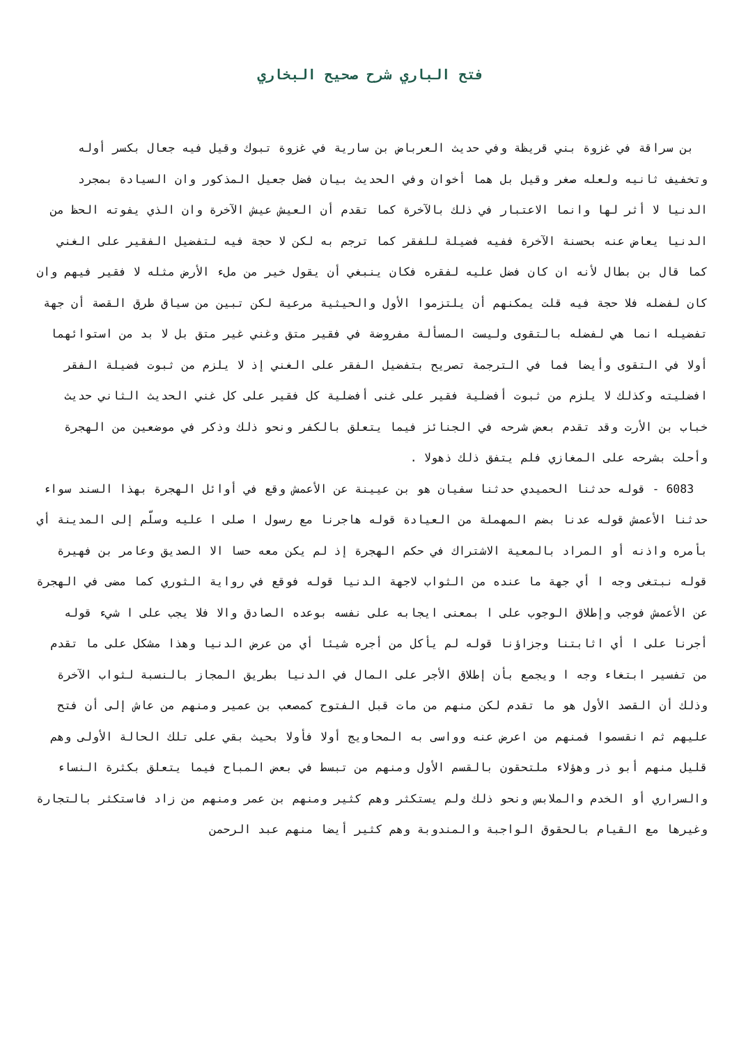فتح الباري شرح صحيح البخاري
بن سراقة في غزوة بني قريظة وفي حديث العرباض بن سارية في غزوة تبوك وقيل فيه جعال بكسر أوله وتخفيف ثانيه ولعله صغر وقيل بل هما أخوان وفي الحديث بيان فضل جعيل المذكور وان السيادة بمجرد الدنيا لا أثر لها وانما الاعتبار في ذلك بالآخرة كما تقدم أن العيش عيش الآخرة وان الذي يفوته الحظ من الدنيا يعاض عنه بحسنة الآخرة ففيه فضيلة للفقر كما ترجم به لكن لا حجة فيه لتفضيل الفقير على الغني كما قال بن بطال لأنه ان كان فضل عليه لفقره فكان ينبغي أن يقول خير من ملء الأرض مثله لا فقير فيهم وان كان لفضله فلا حجة فيه قلت يمكنهم أن يلتزموا الأول والحيثية مرعية لكن تبين من سياق طرق القصة أن جهة تفضيله انما هي لفضله بالتقوى وليست المسألة مفروضة في فقير متق وغني غير متق بل لا بد من استوائهما أولا في التقوى وأيضا فما في الترجمة تصريح بتفضيل الفقر على الغني إذ لا يلزم من ثبوت فضيلة الفقر افضليته وكذلك لا يلزم من ثبوت أفضلية فقير على غنى أفضلية كل فقير على كل غني الحديث الثاني حديث خباب بن الأرت وقد تقدم بعض شرحه في الجنائز فيما يتعلق بالكفر ونحو ذلك وذكر في موضعين من الهجرة وأحلت بشرحه على المغازي فلم يتفق ذلك ذهولا .
6083 - قوله حدثنا الحميدي حدثنا سفيان هو بن عيينة عن الأعمش وقع في أوائل الهجرة بهذا السند سواء حدثنا الأعمش قوله عدنا بضم المهملة من العيادة قوله هاجرنا مع رسول ا صلى ا عليه وسلّم إلى المدينة أي بأمره واذنه أو المراد بالمعية الاشتراك في حكم الهجرة إذ لم يكن معه حسا الا الصديق وعامر بن فهيرة قوله نبتغى وجه ا أي جهة ما عنده من الثواب لاجهة الدنيا قوله فوقع في رواية الثوري كما مضى في الهجرة عن الأعمش فوجب وإطلاق الوجوب على ا بمعنى ايجابه على نفسه بوعده الصادق والا فلا يجب على ا شيء قوله أجرنا على ا أي اثابتنا وجزاؤنا قوله لم يأكل من أجره شيئا أي من عرض الدنيا وهذا مشكل على ما تقدم من تفسير ابتغاء وجه ا ويجمع بأن إطلاق الأجر على المال في الدنيا بطريق المجاز بالنسبة لثواب الآخرة وذلك أن القصد الأول هو ما تقدم لكن منهم من مات قبل الفتوح كمصعب بن عمير ومنهم من عاش إلى أن فتح عليهم ثم انقسموا فمنهم من اعرض عنه وواسى به المحاويج أولا فأولا بحيث بقي على تلك الحالة الأولى وهم قليل منهم أبو ذر وهؤلاء ملتحقون بالقسم الأول ومنهم من تبسط في بعض المباح فيما يتعلق بكثرة النساء والسراري أو الخدم والملابس ونحو ذلك ولم يستكثر وهم كثير ومنهم بن عمر ومنهم من زاد فاستكثر بالتجارة وغيرها مع القيام بالحقوق الواجبة والمندوبة وهم كثير أيضا منهم عبد الرحمن